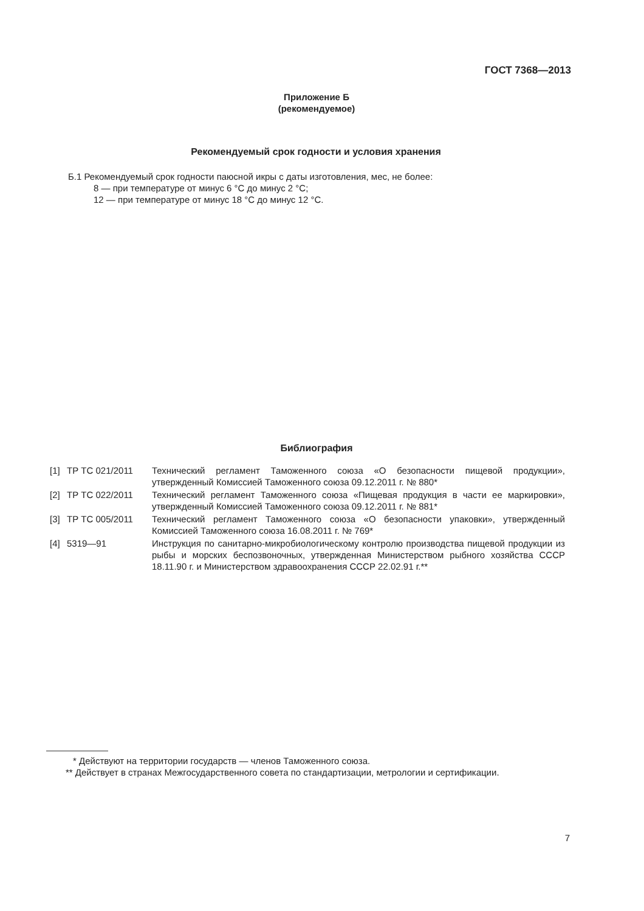ГОСТ 7368—2013
Приложение Б
(рекомендуемое)
Рекомендуемый срок годности и условия хранения
Б.1 Рекомендуемый срок годности паюсной икры с даты изготовления, мес, не более:
8 — при температуре от минус 6 °С до минус 2 °С;
12 — при температуре от минус 18 °С до минус 12 °С.
Библиография
| [1] | ТР ТС 021/2011 | Технический регламент Таможенного союза «О безопасности пищевой продукции», утвержденный Комиссией Таможенного союза 09.12.2011 г. № 880* |
| [2] | ТР ТС 022/2011 | Технический регламент Таможенного союза «Пищевая продукция в части ее маркировки», утвержденный Комиссией Таможенного союза 09.12.2011 г. № 881* |
| [3] | ТР ТС 005/2011 | Технический регламент Таможенного союза «О безопасности упаковки», утвержденный Комиссией Таможенного союза 16.08.2011 г. № 769* |
| [4] | 5319—91 | Инструкция по санитарно-микробиологическому контролю производства пищевой продукции из рыбы и морских беспозвоночных, утвержденная Министерством рыбного хозяйства СССР 18.11.90 г. и Министерством здравоохранения СССР 22.02.91 г.** |
* Действуют на территории государств — членов Таможенного союза.
** Действует в странах Межгосударственного совета по стандартизации, метрологии и сертификации.
7